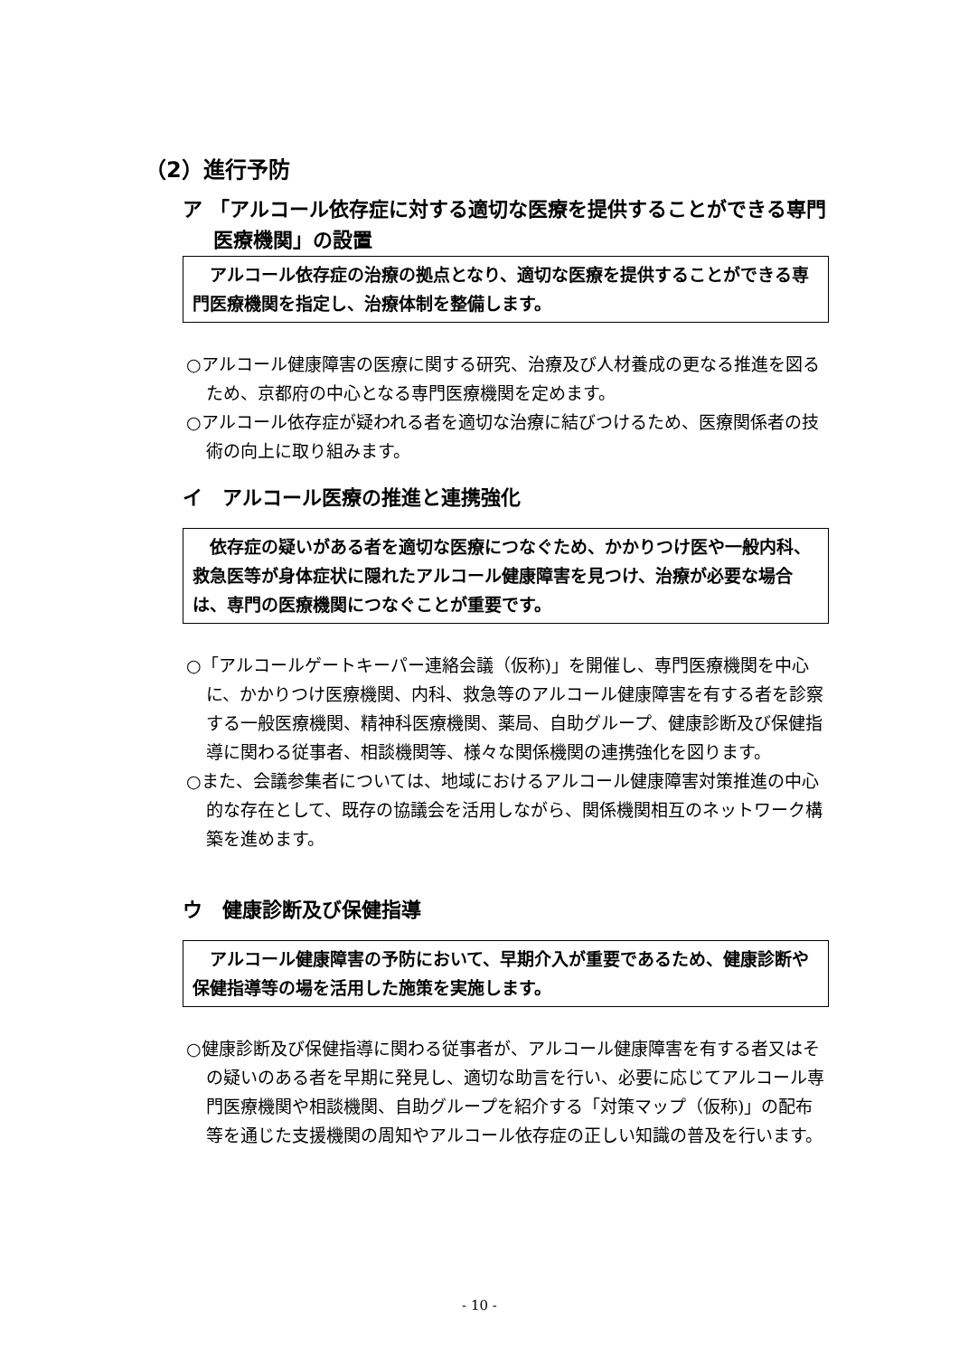（2）進行予防
ア 「アルコール依存症に対する適切な医療を提供することができる専門医療機関」の設置
　アルコール依存症の治療の拠点となり、適切な医療を提供することができる専門医療機関を指定し、治療体制を整備します。
○アルコール健康障害の医療に関する研究、治療及び人材養成の更なる推進を図るため、京都府の中心となる専門医療機関を定めます。
○アルコール依存症が疑われる者を適切な治療に結びつけるため、医療関係者の技術の向上に取り組みます。
イ　アルコール医療の推進と連携強化
　依存症の疑いがある者を適切な医療につなぐため、かかりつけ医や一般内科、救急医等が身体症状に隠れたアルコール健康障害を見つけ、治療が必要な場合は、専門の医療機関につなぐことが重要です。
○「アルコールゲートキーパー連絡会議（仮称)」を開催し、専門医療機関を中心に、かかりつけ医療機関、内科、救急等のアルコール健康障害を有する者を診察する一般医療機関、精神科医療機関、薬局、自助グループ、健康診断及び保健指導に関わる従事者、相談機関等、様々な関係機関の連携強化を図ります。
○また、会議参集者については、地域におけるアルコール健康障害対策推進の中心的な存在として、既存の協議会を活用しながら、関係機関相互のネットワーク構築を進めます。
ウ　健康診断及び保健指導
　アルコール健康障害の予防において、早期介入が重要であるため、健康診断や保健指導等の場を活用した施策を実施します。
○健康診断及び保健指導に関わる従事者が、アルコール健康障害を有する者又はその疑いのある者を早期に発見し、適切な助言を行い、必要に応じてアルコール専門医療機関や相談機関、自助グループを紹介する「対策マップ（仮称)」の配布等を通じた支援機関の周知やアルコール依存症の正しい知識の普及を行います。
- 10 -